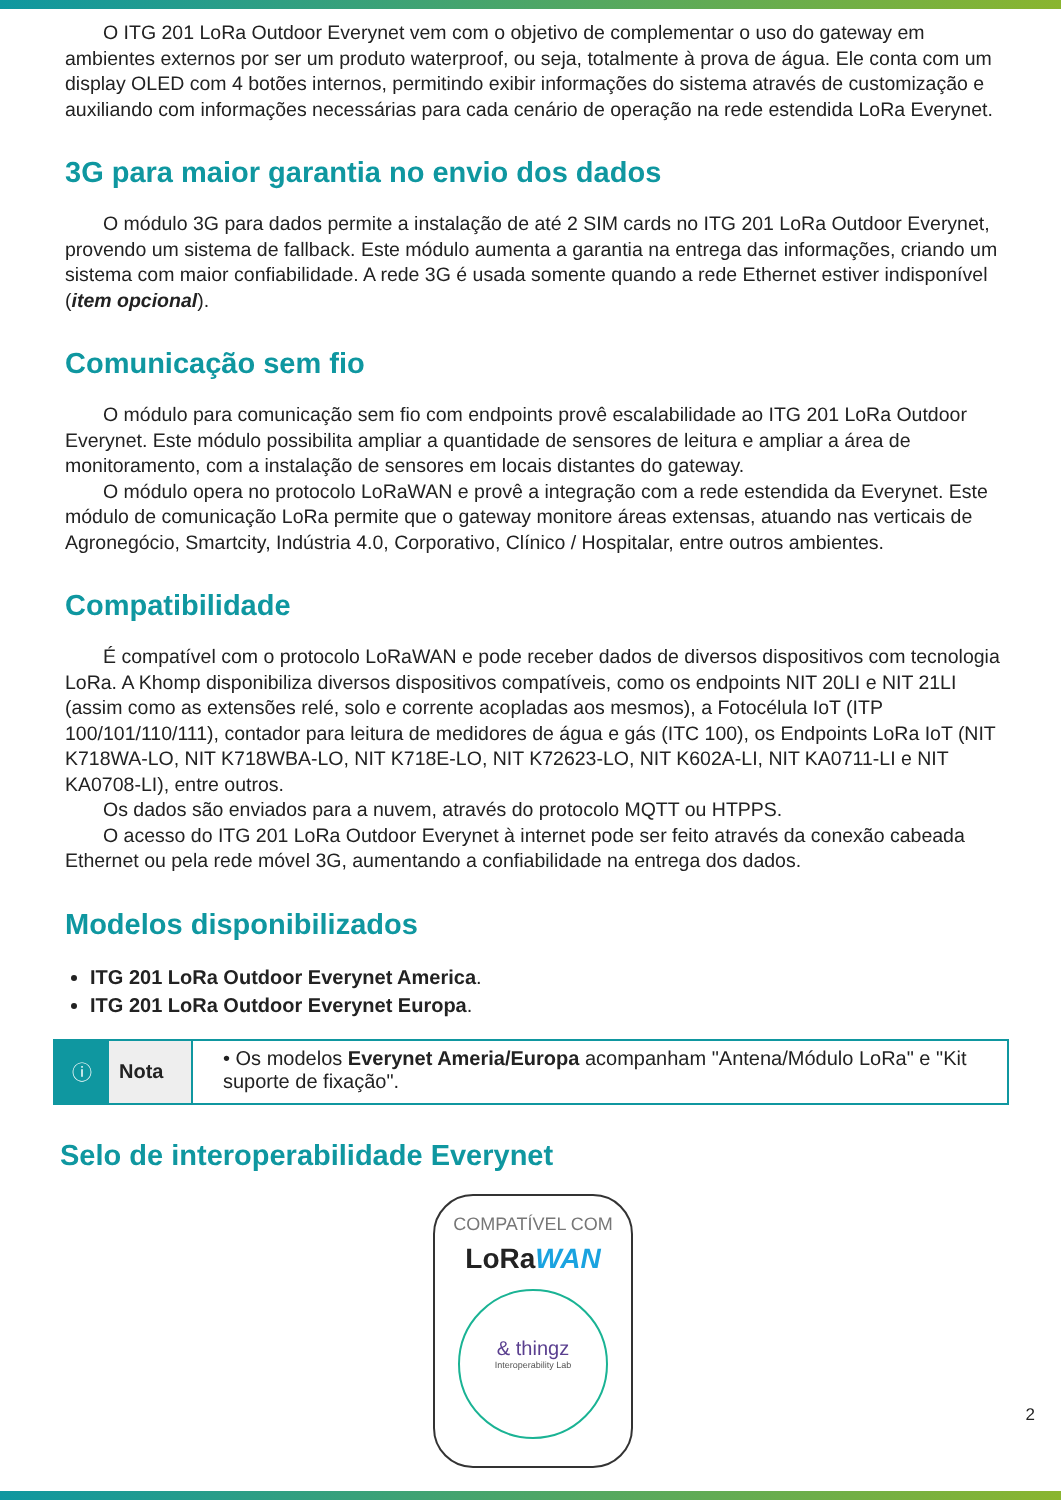O ITG 201 LoRa Outdoor Everynet vem com o objetivo de complementar o uso do gateway em ambientes externos por ser um produto waterproof, ou seja, totalmente à prova de água. Ele conta com um display OLED com 4 botões internos, permitindo exibir informações do sistema através de customização e auxiliando com informações necessárias para cada cenário de operação na rede estendida LoRa Everynet.
3G para maior garantia no envio dos dados
O módulo 3G para dados permite a instalação de até 2 SIM cards no ITG 201 LoRa Outdoor Everynet, provendo um sistema de fallback. Este módulo aumenta a garantia na entrega das informações, criando um sistema com maior confiabilidade. A rede 3G é usada somente quando a rede Ethernet estiver indisponível (item opcional).
Comunicação sem fio
O módulo para comunicação sem fio com endpoints provê escalabilidade ao ITG 201 LoRa Outdoor Everynet. Este módulo possibilita ampliar a quantidade de sensores de leitura e ampliar a área de monitoramento, com a instalação de sensores em locais distantes do gateway.
O módulo opera no protocolo LoRaWAN e provê a integração com a rede estendida da Everynet. Este módulo de comunicação LoRa permite que o gateway monitore áreas extensas, atuando nas verticais de Agronegócio, Smartcity, Indústria 4.0, Corporativo, Clínico / Hospitalar, entre outros ambientes.
Compatibilidade
É compatível com o protocolo LoRaWAN e pode receber dados de diversos dispositivos com tecnologia LoRa. A Khomp disponibiliza diversos dispositivos compatíveis, como os endpoints NIT 20LI e NIT 21LI (assim como as extensões relé, solo e corrente acopladas aos mesmos), a Fotocélula IoT (ITP 100/101/110/111), contador para leitura de medidores de água e gás (ITC 100), os Endpoints LoRa IoT (NIT K718WA-LO, NIT K718WBA-LO, NIT K718E-LO, NIT K72623-LO, NIT K602A-LI, NIT KA0711-LI e NIT KA0708-LI), entre outros.
Os dados são enviados para a nuvem, através do protocolo MQTT ou HTPPS.
O acesso do ITG 201 LoRa Outdoor Everynet à internet pode ser feito através da conexão cabeada Ethernet ou pela rede móvel 3G, aumentando a confiabilidade na entrega dos dados.
Modelos disponibilizados
ITG 201 LoRa Outdoor Everynet America.
ITG 201 LoRa Outdoor Everynet Europa.
| ⓘ | Nota | • Os modelos Everynet Ameria/Europa acompanham "Antena/Módulo LoRa" e "Kit suporte de fixação". |
Selo de interoperabilidade Everynet
COMPATÍVEL COM
LoRaWAN
& thingz
Interoperability Lab
2